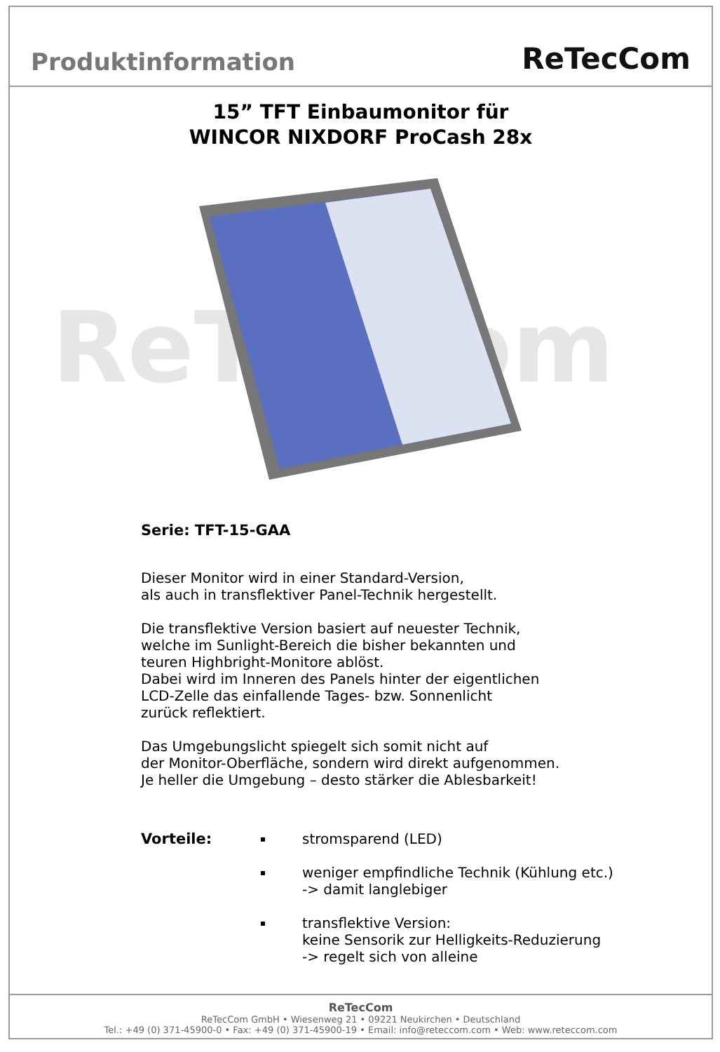Produktinformation
ReTecCom
15” TFT Einbaumonitor für
WINCOR NIXDORF ProCash 28x
ReTecCom
Serie: TFT-15-GAA
Dieser Monitor wird in einer Standard-Version,
als auch in transflektiver Panel-Technik hergestellt.
Die transflektive Version basiert auf neuester Technik,
welche im Sunlight-Bereich die bisher bekannten und
teuren Highbright-Monitore ablöst.
Dabei wird im Inneren des Panels hinter der eigentlichen
LCD-Zelle das einfallende Tages- bzw. Sonnenlicht
zurück reflektiert.
Das Umgebungslicht spiegelt sich somit nicht auf
der Monitor-Oberfläche, sondern wird direkt aufgenommen.
Je heller die Umgebung – desto stärker die Ablesbarkeit!
Vorteile: stromsparend (LED)
weniger empfindliche Technik (Kühlung etc.)
-> damit langlebiger
transflektive Version:
keine Sensorik zur Helligkeits-Reduzierung
-> regelt sich von alleine
ReTecCom
ReTecCom GmbH • Wiesenweg 21 • 09221 Neukirchen • Deutschland
Tel.: +49 (0) 371-45900-0 • Fax: +49 (0) 371-45900-19 • Email: info@reteccom.com • Web: www.reteccom.com